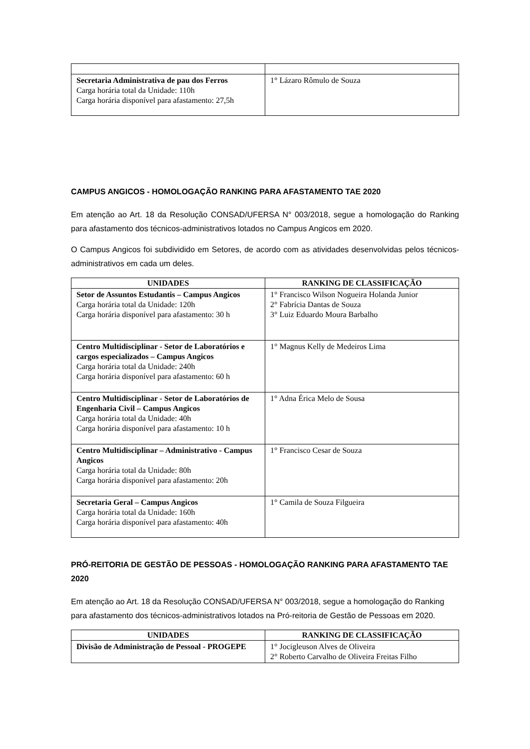| Secretaria Administrativa de pau dos Ferros Carga horária total da Unidade: 110h Carga horária disponível para afastamento: 27,5h | 1° Lázaro Rômulo de Souza |
CAMPUS ANGICOS - HOMOLOGAÇÃO RANKING PARA AFASTAMENTO TAE 2020
Em atenção ao Art. 18 da Resolução CONSAD/UFERSA N° 003/2018, segue a homologação do Ranking para afastamento dos técnicos-administrativos lotados no Campus Angicos em 2020.
O Campus Angicos foi subdividido em Setores, de acordo com as atividades desenvolvidas pelos técnicos-administrativos em cada um deles.
| UNIDADES | RANKING DE CLASSIFICAÇÃO |
| --- | --- |
| Setor de Assuntos Estudantis – Campus Angicos Carga horária total da Unidade: 120h Carga horária disponível para afastamento: 30 h | 1° Francisco Wilson Nogueira Holanda Junior 2° Fabrícia Dantas de Souza 3° Luiz Eduardo Moura Barbalho |
| Centro Multidisciplinar - Setor de Laboratórios e cargos especializados – Campus Angicos Carga horária total da Unidade: 240h Carga horária disponível para afastamento: 60 h | 1° Magnus Kelly de Medeiros Lima |
| Centro Multidisciplinar - Setor de Laboratórios de Engenharia Civil – Campus Angicos Carga horária total da Unidade: 40h Carga horária disponível para afastamento: 10 h | 1° Adna Érica Melo de Sousa |
| Centro Multidisciplinar – Administrativo - Campus Angicos Carga horária total da Unidade: 80h Carga horária disponível para afastamento: 20h | 1° Francisco Cesar de Souza |
| Secretaria Geral – Campus Angicos Carga horária total da Unidade: 160h Carga horária disponível para afastamento: 40h | 1° Camila de Souza Filgueira |
PRÓ-REITORIA DE GESTÃO DE PESSOAS - HOMOLOGAÇÃO RANKING PARA AFASTAMENTO TAE 2020
Em atenção ao Art. 18 da Resolução CONSAD/UFERSA N° 003/2018, segue a homologação do Ranking para afastamento dos técnicos-administrativos lotados na Pró-reitoria de Gestão de Pessoas em 2020.
| UNIDADES | RANKING DE CLASSIFICAÇÃO |
| --- | --- |
| Divisão de Administração de Pessoal - PROGEPE | 1° Jocigleuson Alves de Oliveira 2° Roberto Carvalho de Oliveira Freitas Filho |